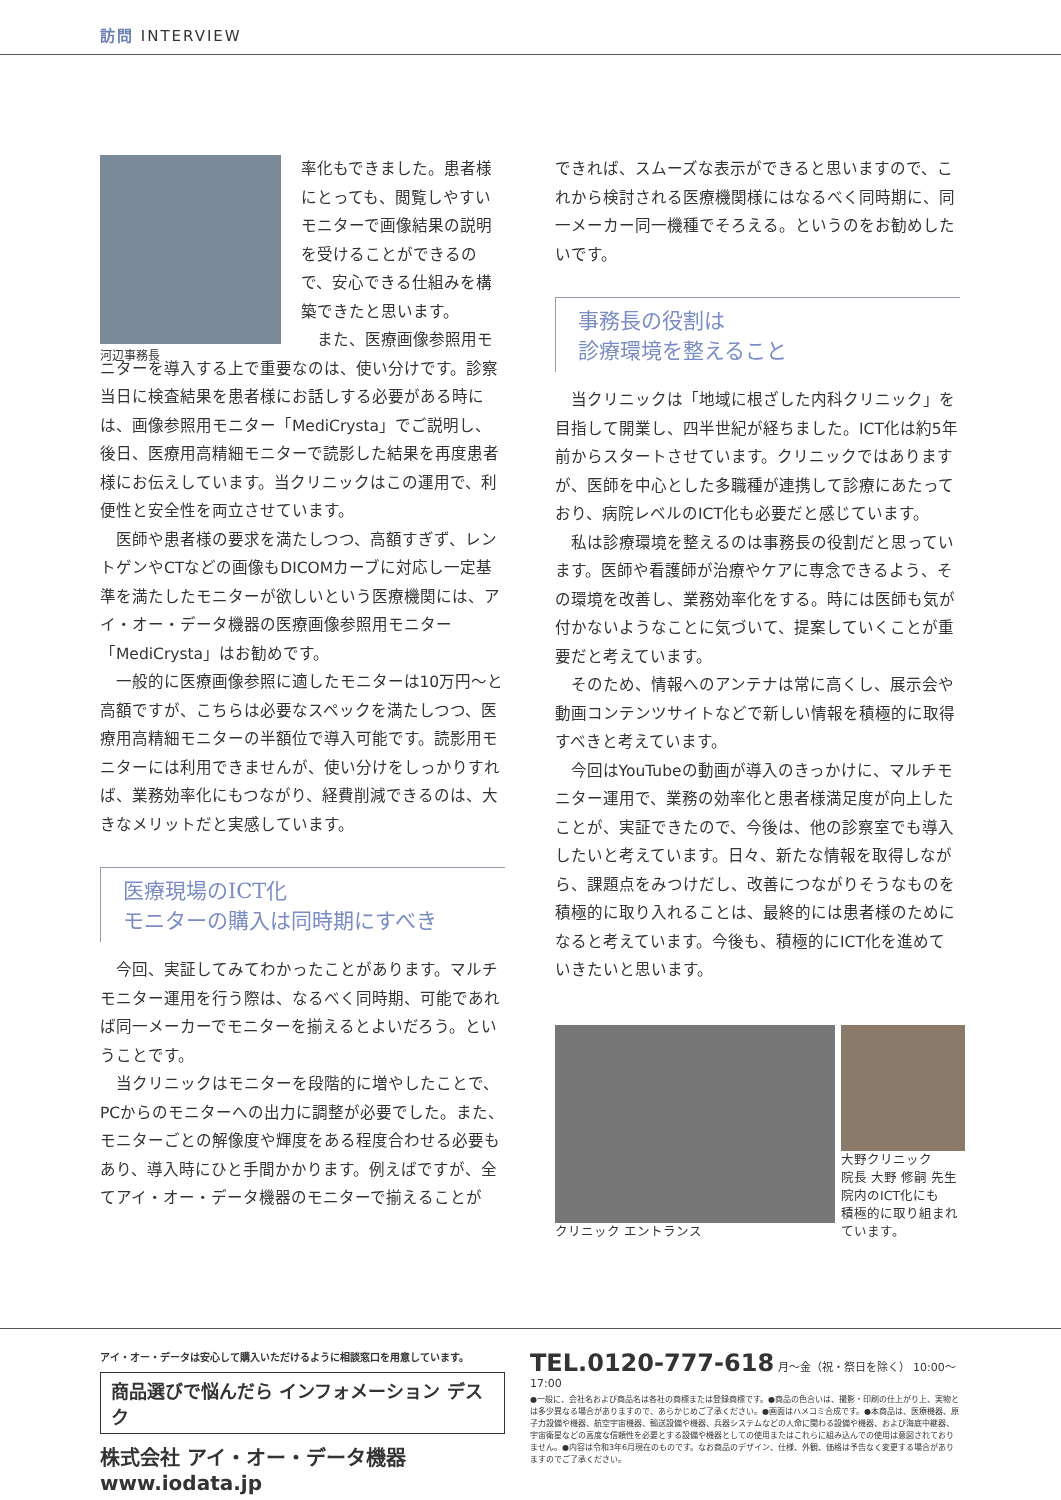訪問 INTERVIEW
河辺事務長
率化もできました。患者様にとっても、閲覧しやすいモニターで画像結果の説明を受けることができるので、安心できる仕組みを構築できたと思います。
また、医療画像参照用モニターを導入する上で重要なのは、使い分けです。診察当日に検査結果を患者様にお話しする必要がある時には、画像参照用モニター「MediCrysta」でご説明し、後日、医療用高精細モニターで読影した結果を再度患者様にお伝えしています。当クリニックはこの運用で、利便性と安全性を両立させています。
医師や患者様の要求を満たしつつ、高額すぎず、レントゲンやCTなどの画像もDICOMカーブに対応し一定基準を満たしたモニターが欲しいという医療機関には、アイ・オー・データ機器の医療画像参照用モニター「MediCrysta」はお勧めです。
一般的に医療画像参照に適したモニターは10万円～と高額ですが、こちらは必要なスペックを満たしつつ、医療用高精細モニターの半額位で導入可能です。読影用モニターには利用できませんが、使い分けをしっかりすれば、業務効率化にもつながり、経費削減できるのは、大きなメリットだと実感しています。
医療現場のICT化
モニターの購入は同時期にすべき
今回、実証してみてわかったことがあります。マルチモニター運用を行う際は、なるべく同時期、可能であれば同一メーカーでモニターを揃えるとよいだろう。ということです。
当クリニックはモニターを段階的に増やしたことで、PCからのモニターへの出力に調整が必要でした。また、モニターごとの解像度や輝度をある程度合わせる必要もあり、導入時にひと手間かかります。例えばですが、全てアイ・オー・データ機器のモニターで揃えることが
できれば、スムーズな表示ができると思いますので、これから検討される医療機関様にはなるべく同時期に、同一メーカー同一機種でそろえる。というのをお勧めしたいです。
事務長の役割は
診療環境を整えること
当クリニックは「地域に根ざした内科クリニック」を目指して開業し、四半世紀が経ちました。ICT化は約5年前からスタートさせています。クリニックではありますが、医師を中心とした多職種が連携して診療にあたっており、病院レベルのICT化も必要だと感じています。
私は診療環境を整えるのは事務長の役割だと思っています。医師や看護師が治療やケアに専念できるよう、その環境を改善し、業務効率化をする。時には医師も気が付かないようなことに気づいて、提案していくことが重要だと考えています。
そのため、情報へのアンテナは常に高くし、展示会や動画コンテンツサイトなどで新しい情報を積極的に取得すべきと考えています。
今回はYouTubeの動画が導入のきっかけに、マルチモニター運用で、業務の効率化と患者様満足度が向上したことが、実証できたので、今後は、他の診察室でも導入したいと考えています。日々、新たな情報を取得しながら、課題点をみつけだし、改善につながりそうなものを積極的に取り入れることは、最終的には患者様のために なると考えています。今後も、積極的にICT化を進めていきたいと思います。
クリニック エントランス 大野クリニック
院長 大野 修嗣 先生
院内のICT化にも
積極的に取り組まれています。
アイ・オー・データは安心して購入いただけるように相談窓口を用意しています。
商品選びで悩んだら インフォメーション デスク
株式会社 アイ・オー・データ機器 www.iodata.jp
TEL.0120-777-618 月～金（祝・祭日を除く） 10:00～17:00
●一般に、会社名および商品名は各社の商標または登録商標です。●商品の色合いは、撮影・印刷の仕上がり上、実物とは多少異なる場合がありますので、あらかじめご了承ください。●画面はハメコミ合成です。●本商品は、医療機器、原子力設備や機器、航空宇宙機器、輸送設備や機器、兵器システムなどの人命に関わる設備や機器、および海底中継器、宇宙衛星などの高度な信頼性を必要とする設備や機器としての使用またはこれらに組み込んでの使用は意図されておりません。●内容は令和3年6月現在のものです。なお商品のデザイン、仕様、外観、価格は予告なく変更する場合がありますのでご了承ください。